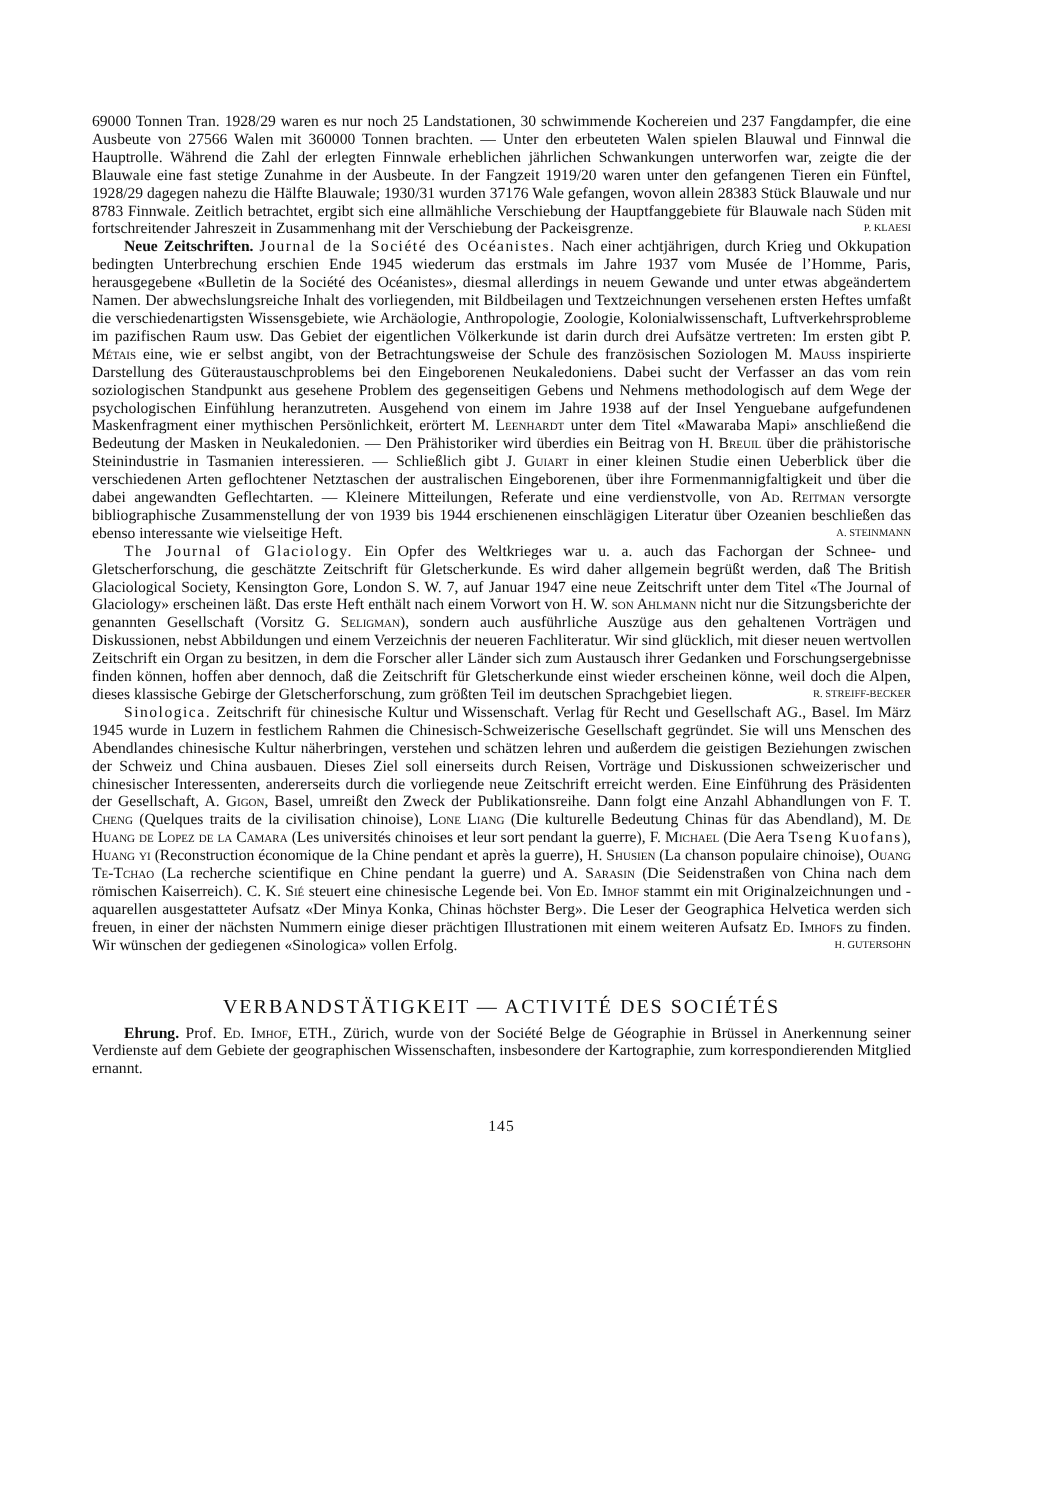69000 Tonnen Tran. 1928/29 waren es nur noch 25 Landstationen, 30 schwimmende Kochereien und 237 Fangdampfer, die eine Ausbeute von 27566 Walen mit 360000 Tonnen brachten. — Unter den erbeuteten Walen spielen Blauwal und Finnwal die Hauptrolle. Während die Zahl der erlegten Finnwale erheblichen jährlichen Schwankungen unterworfen war, zeigte die der Blauwale eine fast stetige Zunahme in der Ausbeute. In der Fangzeit 1919/20 waren unter den gefangenen Tieren ein Fünftel, 1928/29 dagegen nahezu die Hälfte Blauwale; 1930/31 wurden 37176 Wale gefangen, wovon allein 28383 Stück Blauwale und nur 8783 Finnwale. Zeitlich betrachtet, ergibt sich eine allmähliche Verschiebung der Hauptfanggebiete für Blauwale nach Süden mit fortschreitender Jahreszeit in Zusammenhang mit der Verschiebung der Packeisgrenze. P. KLAESI
Neue Zeitschriften. Journal de la Société des Océanistes. Nach einer achtjährigen, durch Krieg und Okkupation bedingten Unterbrechung erschien Ende 1945 wiederum das erstmals im Jahre 1937 vom Musée de l’Homme, Paris, herausgegebene «Bulletin de la Société des Océanistes», diesmal allerdings in neuem Gewande und unter etwas abgeändertem Namen. Der abwechslungsreiche Inhalt des vorliegenden, mit Bildbeilagen und Textzeichnungen versehenen ersten Heftes umfaßt die verschiedenartigsten Wissensgebiete, wie Archäologie, Anthropologie, Zoologie, Kolonialwissenschaft, Luftverkehrsprobleme im pazifischen Raum usw. Das Gebiet der eigentlichen Völkerkunde ist darin durch drei Aufsätze vertreten: Im ersten gibt P. Métais eine, wie er selbst angibt, von der Betrachtungsweise der Schule des französischen Soziologen M. Mauss inspirierte Darstellung des Güteraustauschproblems bei den Eingeborenen Neukaledoniens. Dabei sucht der Verfasser an das vom rein soziologischen Standpunkt aus gesehene Problem des gegenseitigen Gebens und Nehmens methodologisch auf dem Wege der psychologischen Einfühlung heranzutreten. Ausgehend von einem im Jahre 1938 auf der Insel Yenguebane aufgefundenen Maskenfragment einer mythischen Persönlichkeit, erörtert M. Leenhardt unter dem Titel «Mawaraba Mapi» anschließend die Bedeutung der Masken in Neukaledonien. — Den Prähistoriker wird überdies ein Beitrag von H. Breuil über die prähistorische Steinindustrie in Tasmanien interessieren. — Schließlich gibt J. Guiart in einer kleinen Studie einen Ueberblick über die verschiedenen Arten geflochtener Netztaschen der australischen Eingeborenen, über ihre Formenmannigfaltigkeit und über die dabei angewandten Geflechtarten. — Kleinere Mitteilungen, Referate und eine verdienstvolle, von Ad. Reitman versorgte bibliographische Zusammenstellung der von 1939 bis 1944 erschienenen einschlägigen Literatur über Ozeanien beschließen das ebenso interessante wie vielseitige Heft. A. STEINMANN
The Journal of Glaciology. Ein Opfer des Weltkrieges war u. a. auch das Fachorgan der Schnee- und Gletscherforschung, die geschätzte Zeitschrift für Gletscherkunde. Es wird daher allgemein begrüßt werden, daß The British Glaciological Society, Kensington Gore, London S. W. 7, auf Januar 1947 eine neue Zeitschrift unter dem Titel «The Journal of Glaciology» erscheinen läßt. Das erste Heft enthält nach einem Vorwort von H. W. son Ahlmann nicht nur die Sitzungsberichte der genannten Gesellschaft (Vorsitz G. Seligman), sondern auch ausführliche Auszüge aus den gehaltenen Vorträgen und Diskussionen, nebst Abbildungen und einem Verzeichnis der neueren Fachliteratur. Wir sind glücklich, mit dieser neuen wertvollen Zeitschrift ein Organ zu besitzen, in dem die Forscher aller Länder sich zum Austausch ihrer Gedanken und Forschungsergebnisse finden können, hoffen aber dennoch, daß die Zeitschrift für Gletscherkunde einst wieder erscheinen könne, weil doch die Alpen, dieses klassische Gebirge der Gletscherforschung, zum größten Teil im deutschen Sprachgebiet liegen. R. STREIFF-BECKER
Sinologica. Zeitschrift für chinesische Kultur und Wissenschaft. Verlag für Recht und Gesellschaft AG., Basel. Im März 1945 wurde in Luzern in festlichem Rahmen die Chinesisch-Schweizerische Gesellschaft gegründet. Sie will uns Menschen des Abendlandes chinesische Kultur näherbringen, verstehen und schätzen lehren und außerdem die geistigen Beziehungen zwischen der Schweiz und China ausbauen. Dieses Ziel soll einerseits durch Reisen, Vorträge und Diskussionen schweizerischer und chinesischer Interessenten, andererseits durch die vorliegende neue Zeitschrift erreicht werden. Eine Einführung des Präsidenten der Gesellschaft, A. Gigon, Basel, umreißt den Zweck der Publikationsreihe. Dann folgt eine Anzahl Abhandlungen von F. T. Cheng (Quelques traits de la civilisation chinoise), Lone Liang (Die kulturelle Bedeutung Chinas für das Abendland), M. De Huang de Lopez de la Camara (Les universités chinoises et leur sort pendant la guerre), F. Michael (Die Aera Tseng Kuofans), Huang yi (Reconstruction économique de la Chine pendant et après la guerre), H. Shusien (La chanson populaire chinoise), Ouang Te-Tchao (La recherche scientifique en Chine pendant la guerre) und A. Sarasin (Die Seidenstraßen von China nach dem römischen Kaiserreich). C. K. Sié steuert eine chinesische Legende bei. Von Ed. Imhof stammt ein mit Originalzeichnungen und -aquarellen ausgestatteter Aufsatz «Der Minya Konka, Chinas höchster Berg». Die Leser der Geographica Helvetica werden sich freuen, in einer der nächsten Nummern einige dieser prächtigen Illustrationen mit einem weiteren Aufsatz Ed. Imhofs zu finden. Wir wünschen der gediegenen «Sinologica» vollen Erfolg. H. GUTERSOHN
VERBANDSTÄTIGKEIT — ACTIVITÉ DES SOCIÉTÉS
Ehrung. Prof. Ed. Imhof, ETH., Zürich, wurde von der Société Belge de Géographie in Brüssel in Anerkennung seiner Verdienste auf dem Gebiete der geographischen Wissenschaften, insbesondere der Kartographie, zum korrespondierenden Mitglied ernannt.
145